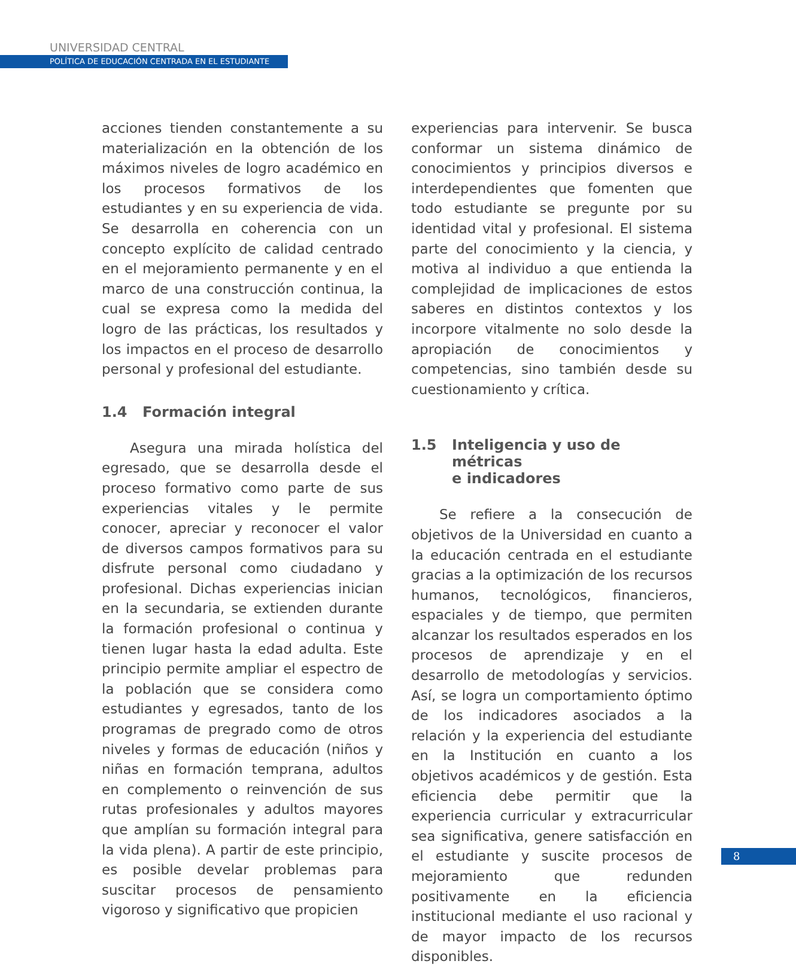UNIVERSIDAD CENTRAL
POLÍTICA DE EDUCACIÓN CENTRADA EN EL ESTUDIANTE
acciones tienden constantemente a su materialización en la obtención de los máximos niveles de logro académico en los procesos formativos de los estudiantes y en su experiencia de vida. Se desarrolla en coherencia con un concepto explícito de calidad centrado en el mejoramiento permanente y en el marco de una construcción continua, la cual se expresa como la medida del logro de las prácticas, los resultados y los impactos en el proceso de desarrollo personal y profesional del estudiante.
1.4 Formación integral
Asegura una mirada holística del egresado, que se desarrolla desde el proceso formativo como parte de sus experiencias vitales y le permite conocer, apreciar y reconocer el valor de diversos campos formativos para su disfrute personal como ciudadano y profesional. Dichas experiencias inician en la secundaria, se extienden durante la formación profesional o continua y tienen lugar hasta la edad adulta. Este principio permite ampliar el espectro de la población que se considera como estudiantes y egresados, tanto de los programas de pregrado como de otros niveles y formas de educación (niños y niñas en formación temprana, adultos en complemento o reinvención de sus rutas profesionales y adultos mayores que amplían su formación integral para la vida plena). A partir de este principio, es posible develar problemas para suscitar procesos de pensamiento vigoroso y significativo que propicien
experiencias para intervenir. Se busca conformar un sistema dinámico de conocimientos y principios diversos e interdependientes que fomenten que todo estudiante se pregunte por su identidad vital y profesional. El sistema parte del conocimiento y la ciencia, y motiva al individuo a que entienda la complejidad de implicaciones de estos saberes en distintos contextos y los incorpore vitalmente no solo desde la apropiación de conocimientos y competencias, sino también desde su cuestionamiento y crítica.
1.5 Inteligencia y uso de métricas
e indicadores
Se refiere a la consecución de objetivos de la Universidad en cuanto a la educación centrada en el estudiante gracias a la optimización de los recursos humanos, tecnológicos, financieros, espaciales y de tiempo, que permiten alcanzar los resultados esperados en los procesos de aprendizaje y en el desarrollo de metodologías y servicios. Así, se logra un comportamiento óptimo de los indicadores asociados a la relación y la experiencia del estudiante en la Institución en cuanto a los objetivos académicos y de gestión. Esta eficiencia debe permitir que la experiencia curricular y extracurricular sea significativa, genere satisfacción en el estudiante y suscite procesos de mejoramiento que redunden positivamente en la eficiencia institucional mediante el uso racional y de mayor impacto de los recursos disponibles.
8